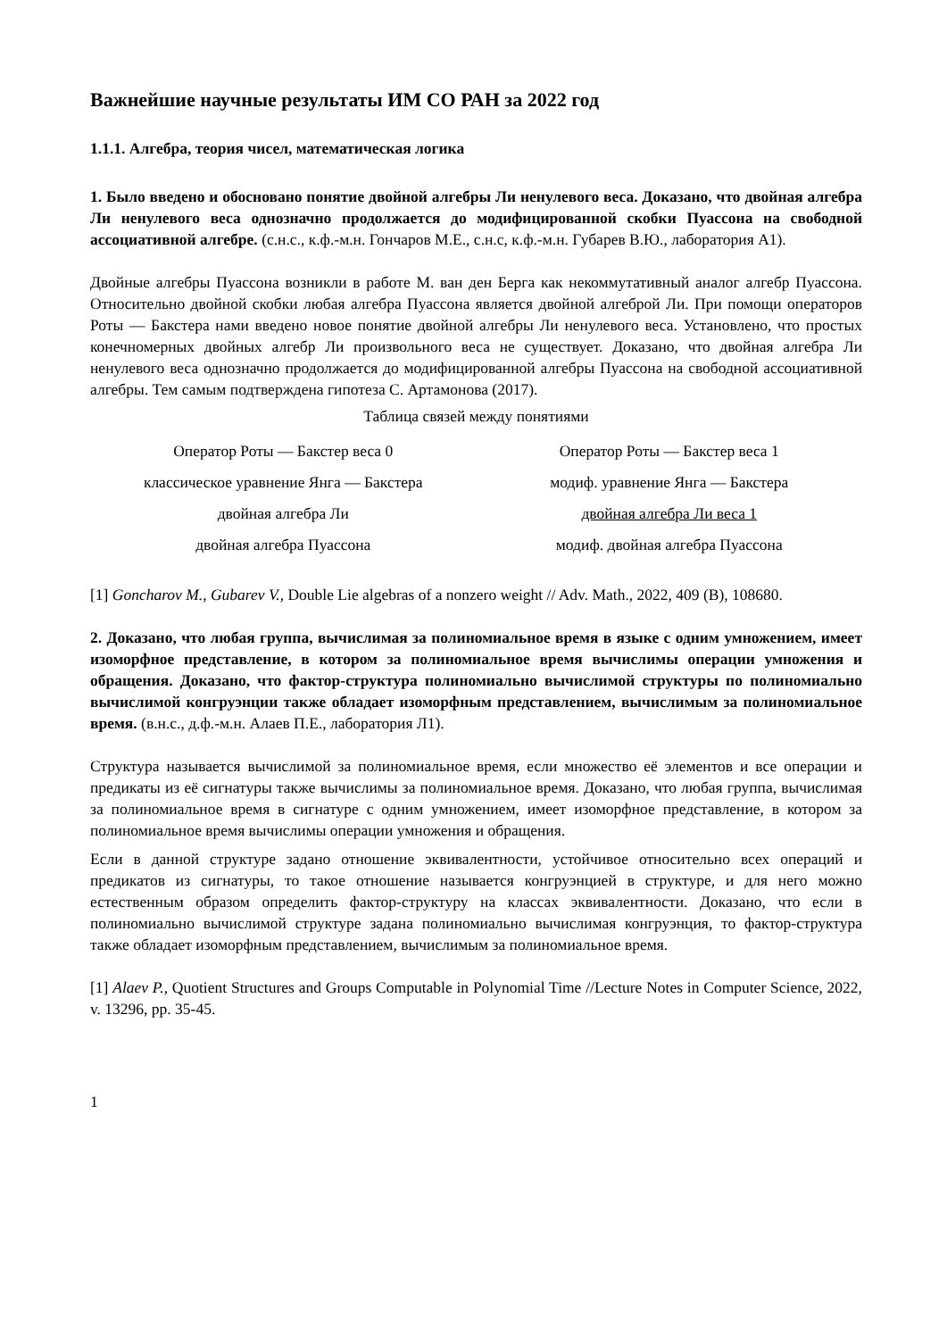Важнейшие научные результаты ИМ СО РАН за 2022 год
1.1.1. Алгебра, теория чисел, математическая логика
1. Было введено и обосновано понятие двойной алгебры Ли ненулевого веса. Доказано, что двойная алгебра Ли ненулевого веса однозначно продолжается до модифицированной скобки Пуассона на свободной ассоциативной алгебре. (с.н.с., к.ф.-м.н. Гончаров М.Е., с.н.с, к.ф.-м.н. Губарев В.Ю., лаборатория А1).
Двойные алгебры Пуассона возникли в работе М. ван ден Берга как некоммутативный аналог алгебр Пуассона. Относительно двойной скобки любая алгебра Пуассона является двойной алгеброй Ли. При помощи операторов Роты — Бакстера нами введено новое понятие двойной алгебры Ли ненулевого веса. Установлено, что простых конечномерных двойных алгебр Ли произвольного веса не существует. Доказано, что двойная алгебра Ли ненулевого веса однозначно продолжается до модифицированной алгебры Пуассона на свободной ассоциативной алгебры. Тем самым подтверждена гипотеза С. Артамонова (2017).
Таблица связей между понятиями
| Оператор Роты — Бакстер веса 0 | Оператор Роты — Бакстер веса 1 |
| классическое уравнение Янга — Бакстера | модиф. уравнение Янга — Бакстера |
| двойная алгебра Ли | двойная алгебра Ли веса 1 |
| двойная алгебра Пуассона | модиф. двойная алгебра Пуассона |
[1] Goncharov M., Gubarev V., Double Lie algebras of a nonzero weight // Adv. Math., 2022, 409 (B), 108680.
2. Доказано, что любая группа, вычислимая за полиномиальное время в языке с одним умножением, имеет изоморфное представление, в котором за полиномиальное время вычислимы операции умножения и обращения. Доказано, что фактор-структура полиномиально вычислимой структуры по полиномиально вычислимой конгруэнции также обладает изоморфным представлением, вычислимым за полиномиальное время. (в.н.с., д.ф.-м.н. Алаев П.Е., лаборатория Л1).
Структура называется вычислимой за полиномиальное время, если множество её элементов и все операции и предикаты из её сигнатуры также вычислимы за полиномиальное время. Доказано, что любая группа, вычислимая за полиномиальное время в сигнатуре с одним умножением, имеет изоморфное представление, в котором за полиномиальное время вычислимы операции умножения и обращения.
Если в данной структуре задано отношение эквивалентности, устойчивое относительно всех операций и предикатов из сигнатуры, то такое отношение называется конгруэнцией в структуре, и для него можно естественным образом определить фактор-структуру на классах эквивалентности. Доказано, что если в полиномиально вычислимой структуре задана полиномиально вычислимая конгруэнция, то фактор-структура также обладает изоморфным представлением, вычислимым за полиномиальное время.
[1] Alaev P., Quotient Structures and Groups Computable in Polynomial Time //Lecture Notes in Computer Science, 2022, v. 13296, pp. 35-45.
1